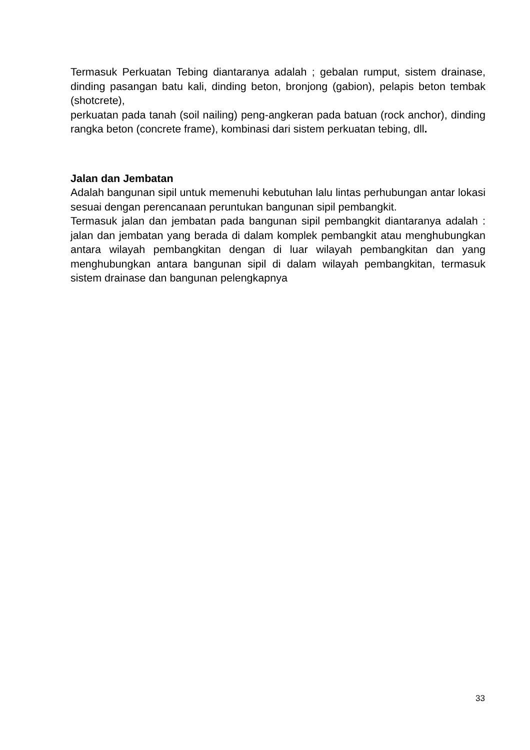Termasuk Perkuatan Tebing diantaranya adalah ; gebalan rumput, sistem drainase, dinding pasangan batu kali, dinding beton, bronjong (gabion), pelapis beton tembak (shotcrete),
perkuatan pada tanah (soil nailing) peng-angkeran pada batuan (rock anchor), dinding rangka beton (concrete frame), kombinasi dari sistem perkuatan tebing, dll.
Jalan dan Jembatan
Adalah bangunan sipil untuk memenuhi kebutuhan lalu lintas perhubungan antar lokasi sesuai dengan perencanaan peruntukan bangunan sipil pembangkit.
Termasuk jalan dan jembatan pada bangunan sipil pembangkit diantaranya adalah : jalan dan jembatan yang berada di dalam komplek pembangkit atau menghubungkan antara wilayah pembangkitan dengan di luar wilayah pembangkitan dan yang menghubungkan antara bangunan sipil di dalam wilayah pembangkitan, termasuk sistem drainase dan bangunan pelengkapnya
33